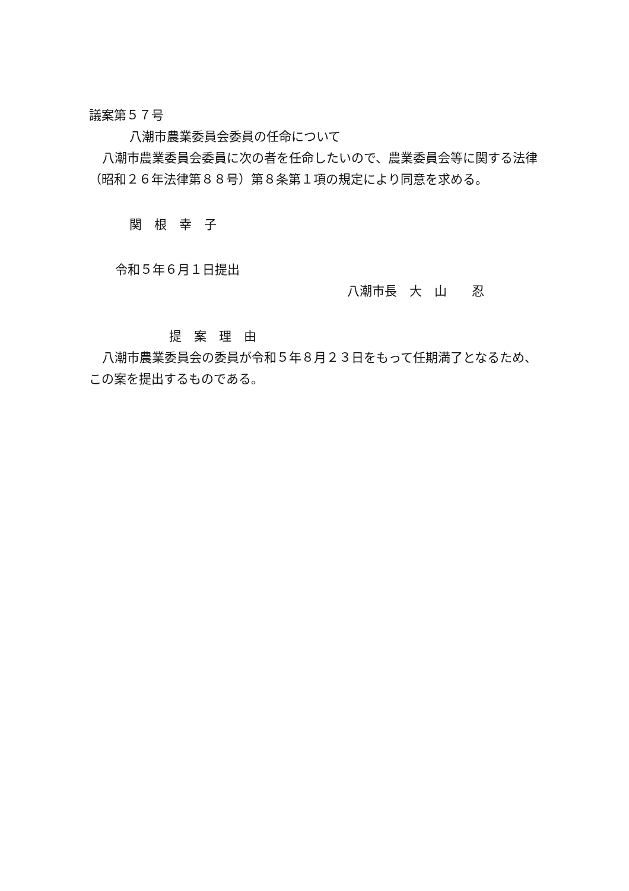議案第５７号
八潮市農業委員会委員の任命について
八潮市農業委員会委員に次の者を任命したいので、農業委員会等に関する法律（昭和２６年法律第８８号）第８条第１項の規定により同意を求める。
関　根　幸　子
令和５年６月１日提出
八潮市長　大　山　　忍
提　案　理　由
八潮市農業委員会の委員が令和５年８月２３日をもって任期満了となるため、この案を提出するものである。